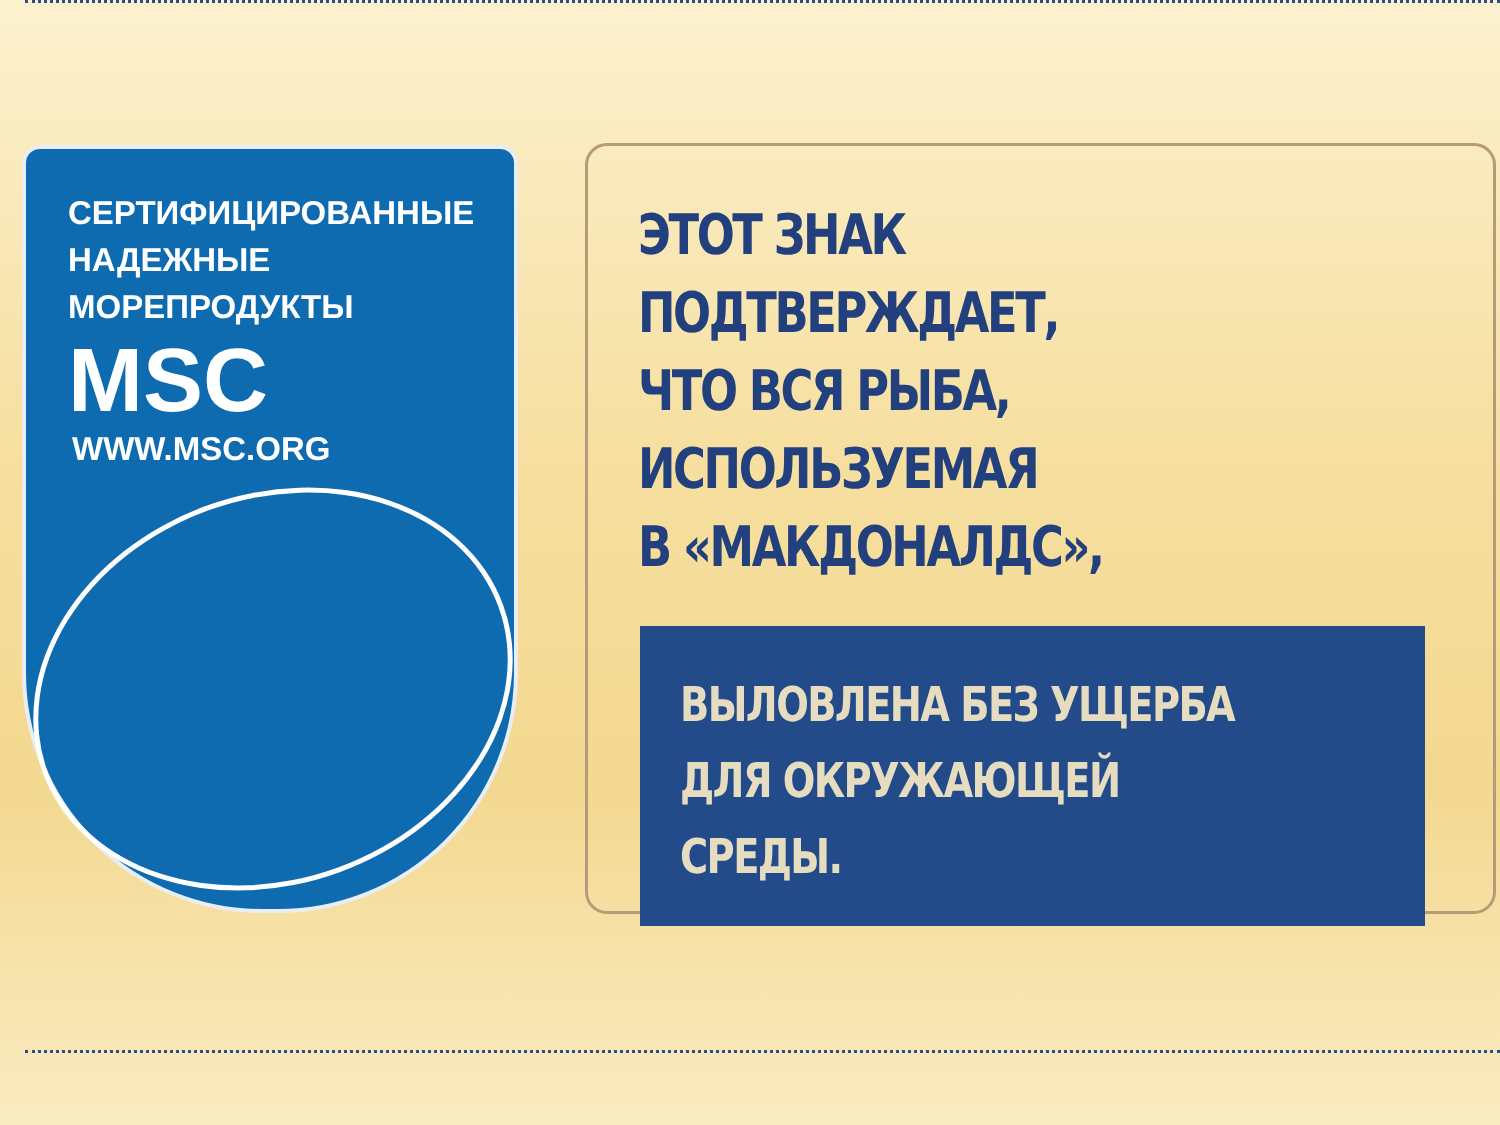СЕРТИФИЦИРОВАННЫЕ
НАДЕЖНЫЕ
МОРЕПРОДУКТЫ
MSC
WWW.MSC.ORG
ЭТОТ ЗНАК
ПОДТВЕРЖДАЕТ,
ЧТО ВСЯ РЫБА, ИСПОЛЬЗУЕМАЯ
В «МАКДОНАЛДС»,
ВЫЛОВЛЕНА БЕЗ УЩЕРБА
ДЛЯ ОКРУЖАЮЩЕЙ
СРЕДЫ.